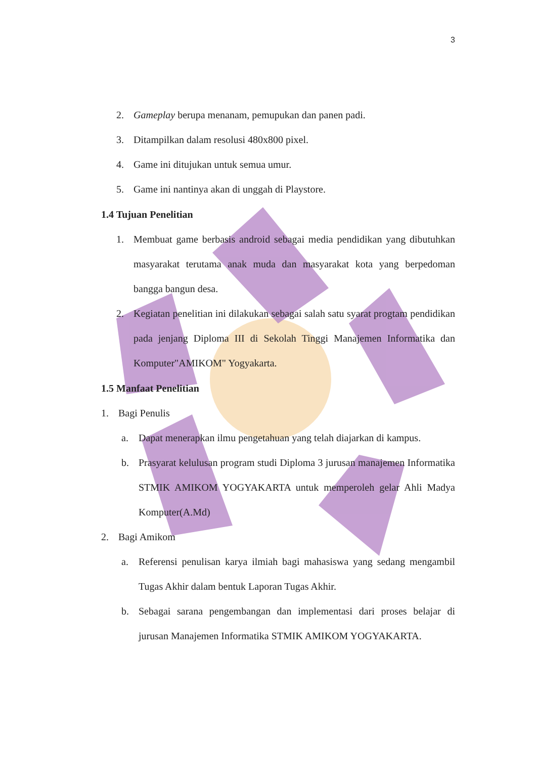3
2. Gameplay berupa menanam, pemupukan dan panen padi.
3. Ditampilkan dalam resolusi 480x800 pixel.
4. Game ini ditujukan untuk semua umur.
5. Game ini nantinya akan di unggah di Playstore.
1.4 Tujuan Penelitian
1. Membuat game berbasis android sebagai media pendidikan yang dibutuhkan masyarakat terutama anak muda dan masyarakat kota yang berpedoman bangga bangun desa.
2. Kegiatan penelitian ini dilakukan sebagai salah satu syarat progtam pendidikan pada jenjang Diploma III di Sekolah Tinggi Manajemen Informatika dan Komputer"AMIKOM" Yogyakarta.
1.5 Manfaat Penelitian
1. Bagi Penulis
a. Dapat menerapkan ilmu pengetahuan yang telah diajarkan di kampus.
b. Prasyarat kelulusan program studi Diploma 3 jurusan manajemen Informatika STMIK AMIKOM YOGYAKARTA untuk memperoleh gelar Ahli Madya Komputer(A.Md)
2. Bagi Amikom
a. Referensi penulisan karya ilmiah bagi mahasiswa yang sedang mengambil Tugas Akhir dalam bentuk Laporan Tugas Akhir.
b. Sebagai sarana pengembangan dan implementasi dari proses belajar di jurusan Manajemen Informatika STMIK AMIKOM YOGYAKARTA.